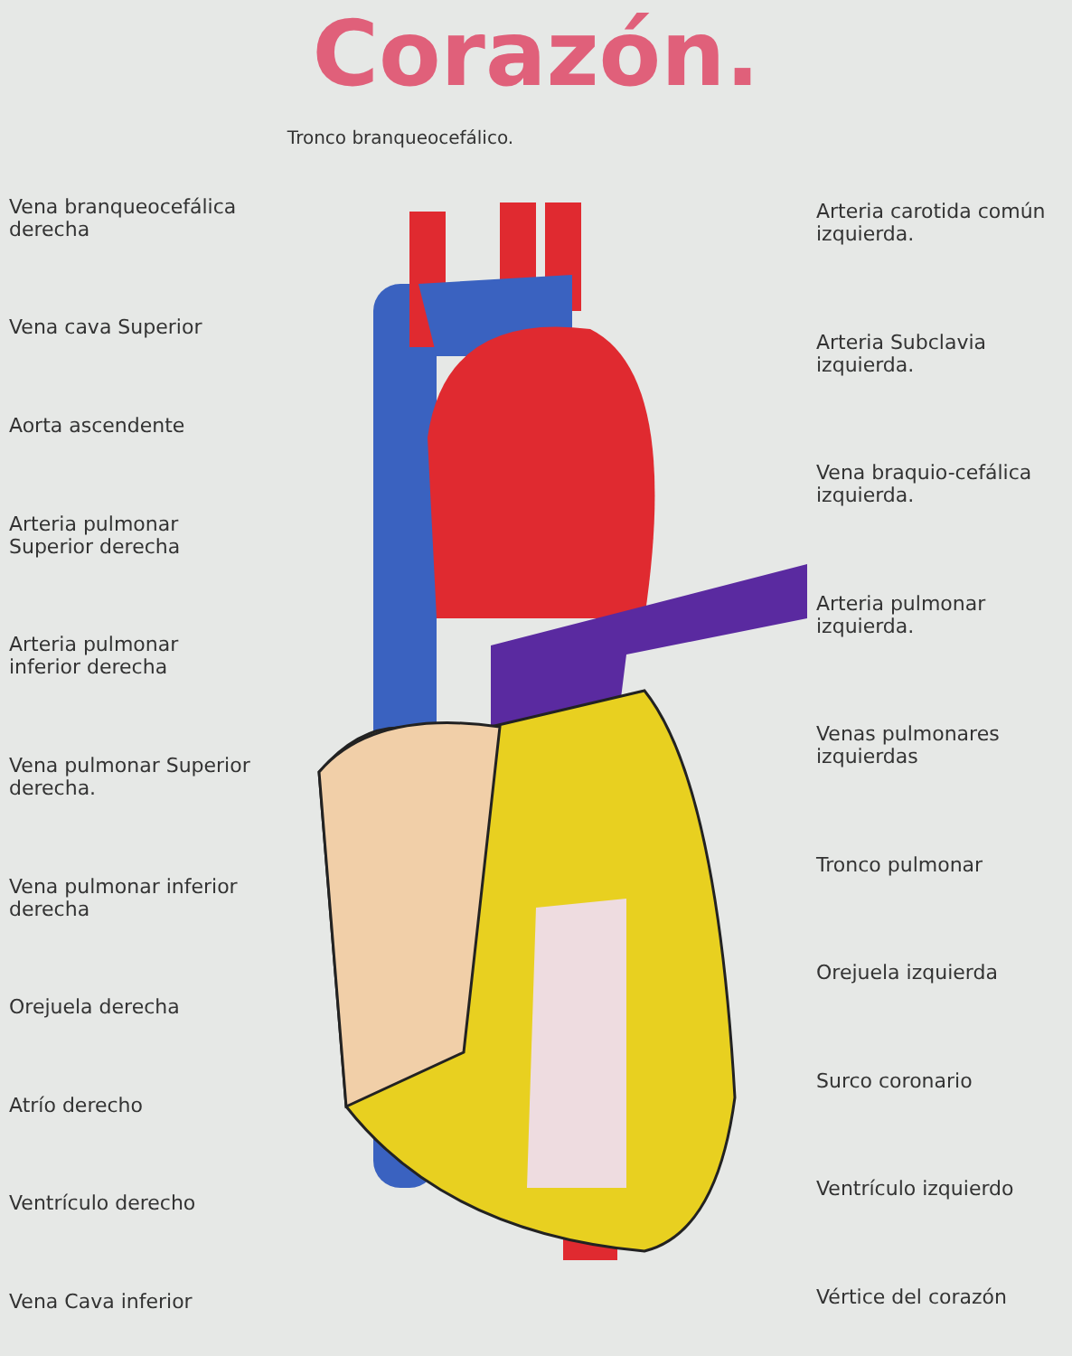Corazón.
Tronco branqueocefálico.
Vena branqueocefálica derecha
Vena cava Superior
Aorta ascendente
Arteria pulmonar Superior derecha
Arteria pulmonar inferior derecha
Vena pulmonar Superior derecha.
Vena pulmonar inferior derecha
Orejuela derecha
Atrío derecho
Ventrículo derecho
Vena Cava inferior
Arteria carotida común izquierda.
Arteria Subclavia izquierda.
Vena braquio-cefálica izquierda.
Arteria pulmonar izquierda.
Venas pulmonares izquierdas
Tronco pulmonar
Orejuela izquierda
Surco coronario
Ventrículo izquierdo
Vértice del corazón